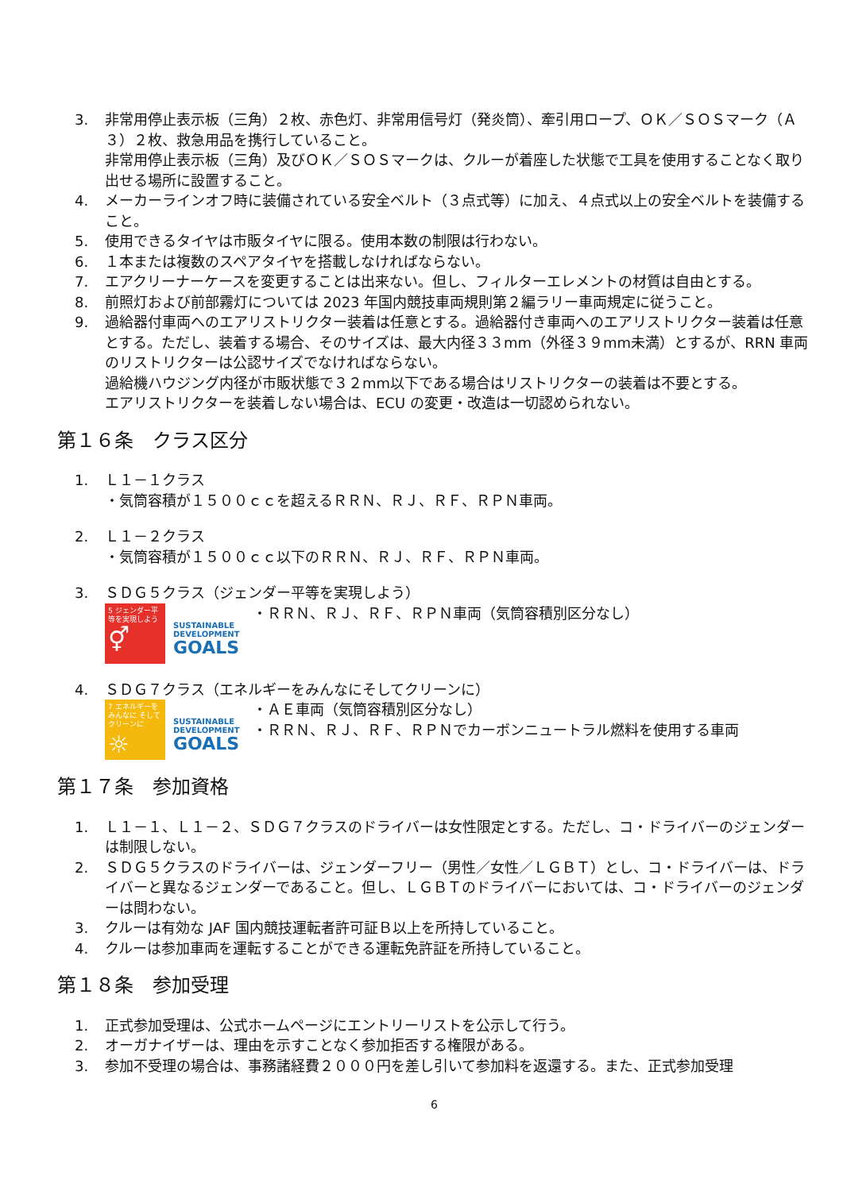3. 非常用停止表示板（三角）２枚、赤色灯、非常用信号灯（発炎筒）、牽引用ロープ、ＯＫ／ＳＯＳマーク（Ａ３）２枚、救急用品を携行していること。
非常用停止表示板（三角）及びＯＫ／ＳＯＳマークは、クルーが着座した状態で工具を使用することなく取り出せる場所に設置すること。
4. メーカーラインオフ時に装備されている安全ベルト（３点式等）に加え、４点式以上の安全ベルトを装備すること。
5. 使用できるタイヤは市販タイヤに限る。使用本数の制限は行わない。
6. １本または複数のスペアタイヤを搭載しなければならない。
7. エアクリーナーケースを変更することは出来ない。但し、フィルターエレメントの材質は自由とする。
8. 前照灯および前部霧灯については 2023 年国内競技車両規則第２編ラリー車両規定に従うこと。
9. 過給器付車両へのエアリストリクター装着は任意とする。過給器付き車両へのエアリストリクター装着は任意とする。ただし、装着する場合、そのサイズは、最大内径３３mm（外径３９mm未満）とするが、RRN 車両のリストリクターは公認サイズでなければならない。
過給機ハウジング内径が市販状態で３２mm以下である場合はリストリクターの装着は不要とする。
エアリストリクターを装着しない場合は、ECU の変更・改造は一切認められない。
第１６条　クラス区分
1. Ｌ１－１クラス
・気筒容積が１５００ｃｃを超えるＲＲＮ、ＲＪ、ＲＦ、ＲＰＮ車両。
2. Ｌ１－２クラス
・気筒容積が１５００ｃｃ以下のＲＲＮ、ＲＪ、ＲＦ、ＲＰＮ車両。
3. ＳＤＧ５クラス（ジェンダー平等を実現しよう）
5 ジェンダー平等を実現しよう
⚥
SUSTAINABLE DEVELOPMENT
GOALS
・ＲＲＮ、ＲＪ、ＲＦ、ＲＰＮ車両（気筒容積別区分なし）
4. ＳＤＧ７クラス（エネルギーをみんなにそしてクリーンに）
7 エネルギーをみんなに そしてクリーンに
☼
SUSTAINABLE DEVELOPMENT
GOALS
・ＡＥ車両（気筒容積別区分なし）
・ＲＲＮ、ＲＪ、ＲＦ、ＲＰＮでカーボンニュートラル燃料を使用する車両
第１７条　参加資格
1. Ｌ１－１、Ｌ１－２、ＳＤＧ７クラスのドライバーは女性限定とする。ただし、コ・ドライバーのジェンダーは制限しない。
2. ＳＤＧ５クラスのドライバーは、ジェンダーフリー（男性／女性／ＬＧＢＴ）とし、コ・ドライバーは、ドライバーと異なるジェンダーであること。但し、ＬＧＢＴのドライバーにおいては、コ・ドライバーのジェンダーは問わない。
3. クルーは有効な JAF 国内競技運転者許可証Ｂ以上を所持していること。
4. クルーは参加車両を運転することができる運転免許証を所持していること。
第１８条　参加受理
1. 正式参加受理は、公式ホームページにエントリーリストを公示して行う。
2. オーガナイザーは、理由を示すことなく参加拒否する権限がある。
3. 参加不受理の場合は、事務諸経費２０００円を差し引いて参加料を返還する。また、正式参加受理
6